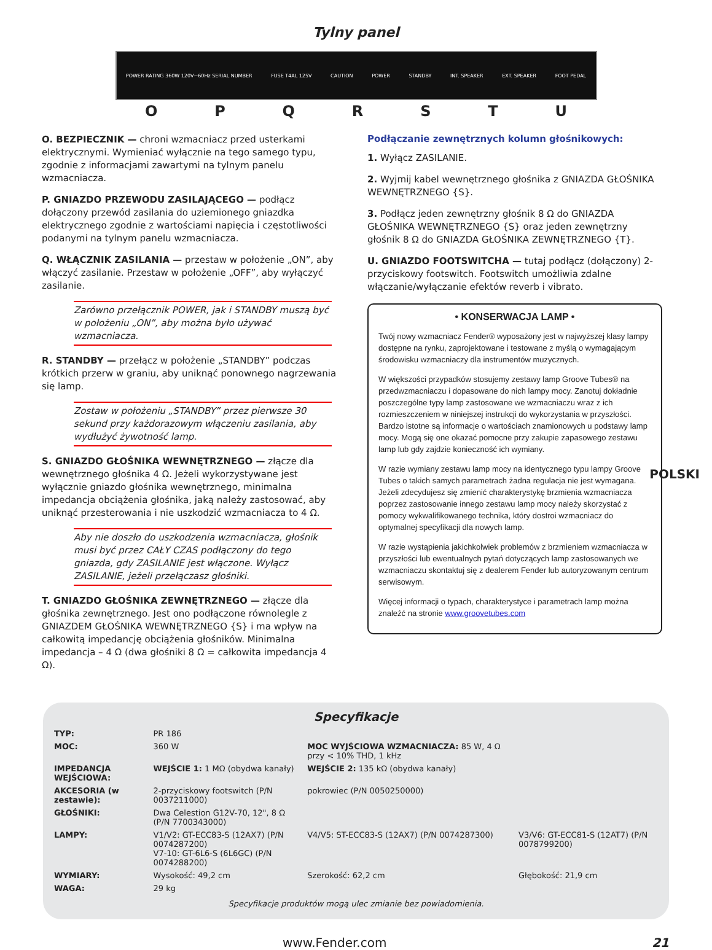Tylny panel
POWER RATING 360W 120V~60Hz SERIAL NUMBER FUSE T4AL 125V CAUTION POWER STANDBY INT. SPEAKER EXT. SPEAKER FOOT PEDAL
O P Q R S T U
O. BEZPIECZNIK — chroni wzmacniacz przed usterkami elektrycznymi. Wymieniać wyłącznie na tego samego typu, zgodnie z informacjami zawartymi na tylnym panelu wzmacniacza.
P. GNIAZDO PRZEWODU ZASILAJĄCEGO — podłącz dołączony przewód zasilania do uziemionego gniazdka elektrycznego zgodnie z wartościami napięcia i częstotliwości podanymi na tylnym panelu wzmacniacza.
Q. WŁĄCZNIK ZASILANIA — przestaw w położenie „ON”, aby włączyć zasilanie. Przestaw w położenie „OFF”, aby wyłączyć zasilanie.
Zarówno przełącznik POWER, jak i STANDBY muszą być w położeniu „ON”, aby można było używać wzmacniacza.
R. STANDBY — przełącz w położenie „STANDBY” podczas krótkich przerw w graniu, aby uniknąć ponownego nagrzewania się lamp.
Zostaw w położeniu „STANDBY” przez pierwsze 30 sekund przy każdorazowym włączeniu zasilania, aby wydłużyć żywotność lamp.
S. GNIAZDO GŁOŚNIKA WEWNĘTRZNEGO — złącze dla wewnętrznego głośnika 4 Ω. Jeżeli wykorzystywane jest wyłącznie gniazdo głośnika wewnętrznego, minimalna impedancja obciążenia głośnika, jaką należy zastosować, aby uniknąć przesterowania i nie uszkodzić wzmacniacza to 4 Ω.
Aby nie doszło do uszkodzenia wzmacniacza, głośnik musi być przez CAŁY CZAS podłączony do tego gniazda, gdy ZASILANIE jest włączone. Wyłącz ZASILANIE, jeżeli przełączasz głośniki.
T. GNIAZDO GŁOŚNIKA ZEWNĘTRZNEGO — złącze dla głośnika zewnętrznego. Jest ono podłączone równolegle z GNIAZDEM GŁOŚNIKA WEWNĘTRZNEGO {S} i ma wpływ na całkowitą impedancję obciążenia głośników. Minimalna impedancja – 4 Ω (dwa głośniki 8 Ω = całkowita impedancja 4 Ω).
Podłączanie zewnętrznych kolumn głośnikowych:
1. Wyłącz ZASILANIE.
2. Wyjmij kabel wewnętrznego głośnika z GNIAZDA GŁOŚNIKA WEWNĘTRZNEGO {S}.
3. Podłącz jeden zewnętrzny głośnik 8 Ω do GNIAZDA GŁOŚNIKA WEWNĘTRZNEGO {S} oraz jeden zewnętrzny głośnik 8 Ω do GNIAZDA GŁOŚNIKA ZEWNĘTRZNEGO {T}.
U. GNIAZDO FOOTSWITCHA — tutaj podłącz (dołączony) 2-przyciskowy footswitch. Footswitch umożliwia zdalne włączanie/wyłączanie efektów reverb i vibrato.
• KONSERWACJA LAMP •
Twój nowy wzmacniacz Fender® wyposażony jest w najwyższej klasy lampy dostępne na rynku, zaprojektowane i testowane z myślą o wymagającym środowisku wzmacniaczy dla instrumentów muzycznych.
W większości przypadków stosujemy zestawy lamp Groove Tubes® na przedwzmacniaczu i dopasowane do nich lampy mocy. Zanotuj dokładnie poszczególne typy lamp zastosowane we wzmacniaczu wraz z ich rozmieszczeniem w niniejszej instrukcji do wykorzystania w przyszłości. Bardzo istotne są informacje o wartościach znamionowych u podstawy lamp mocy. Mogą się one okazać pomocne przy zakupie zapasowego zestawu lamp lub gdy zajdzie konieczność ich wymiany.
W razie wymiany zestawu lamp mocy na identycznego typu lampy Groove Tubes o takich samych parametrach żadna regulacja nie jest wymagana. Jeżeli zdecydujesz się zmienić charakterystykę brzmienia wzmacniacza poprzez zastosowanie innego zestawu lamp mocy należy skorzystać z pomocy wykwalifikowanego technika, który dostroi wzmacniacz do optymalnej specyfikacji dla nowych lamp.
W razie wystąpienia jakichkolwiek problemów z brzmieniem wzmacniacza w przyszłości lub ewentualnych pytań dotyczących lamp zastosowanych we wzmacniaczu skontaktuj się z dealerem Fender lub autoryzowanym centrum serwisowym.
Więcej informacji o typach, charakterystyce i parametrach lamp można znaleźć na stronie www.groovetubes.com
Specyfikacje
| TYP: | PR 186 | | |
| MOC: | 360 W | MOC WYJŚCIOWA WZMACNIACZA: 85 W, 4 Ω przy < 10% THD, 1 kHz | |
| IMPEDANCJA WEJŚCIOWA: | WEJŚCIE 1: 1 MΩ (obydwa kanały) | WEJŚCIE 2: 135 kΩ (obydwa kanały) | |
| AKCESORIA (w zestawie): | 2-przyciskowy footswitch (P/N 0037211000) | pokrowiec (P/N 0050250000) | |
| GŁOŚNIKI: | Dwa Celestion G12V-70, 12", 8 Ω (P/N 7700343000) | | |
| LAMPY: | V1/V2: GT-ECC83-S (12AX7) (P/N 0074287200) V7-10: GT-6L6-S (6L6GC) (P/N 0074288200) | V4/V5: ST-ECC83-S (12AX7) (P/N 0074287300) | V3/V6: GT-ECC81-S (12AT7) (P/N 0078799200) |
| WYMIARY: | Wysokość: 49,2 cm | Szerokość: 62,2 cm | Głębokość: 21,9 cm |
| WAGA: | 29 kg | | |
Specyfikacje produktów mogą ulec zmianie bez powiadomienia.
www.Fender.com 21
POLSKI